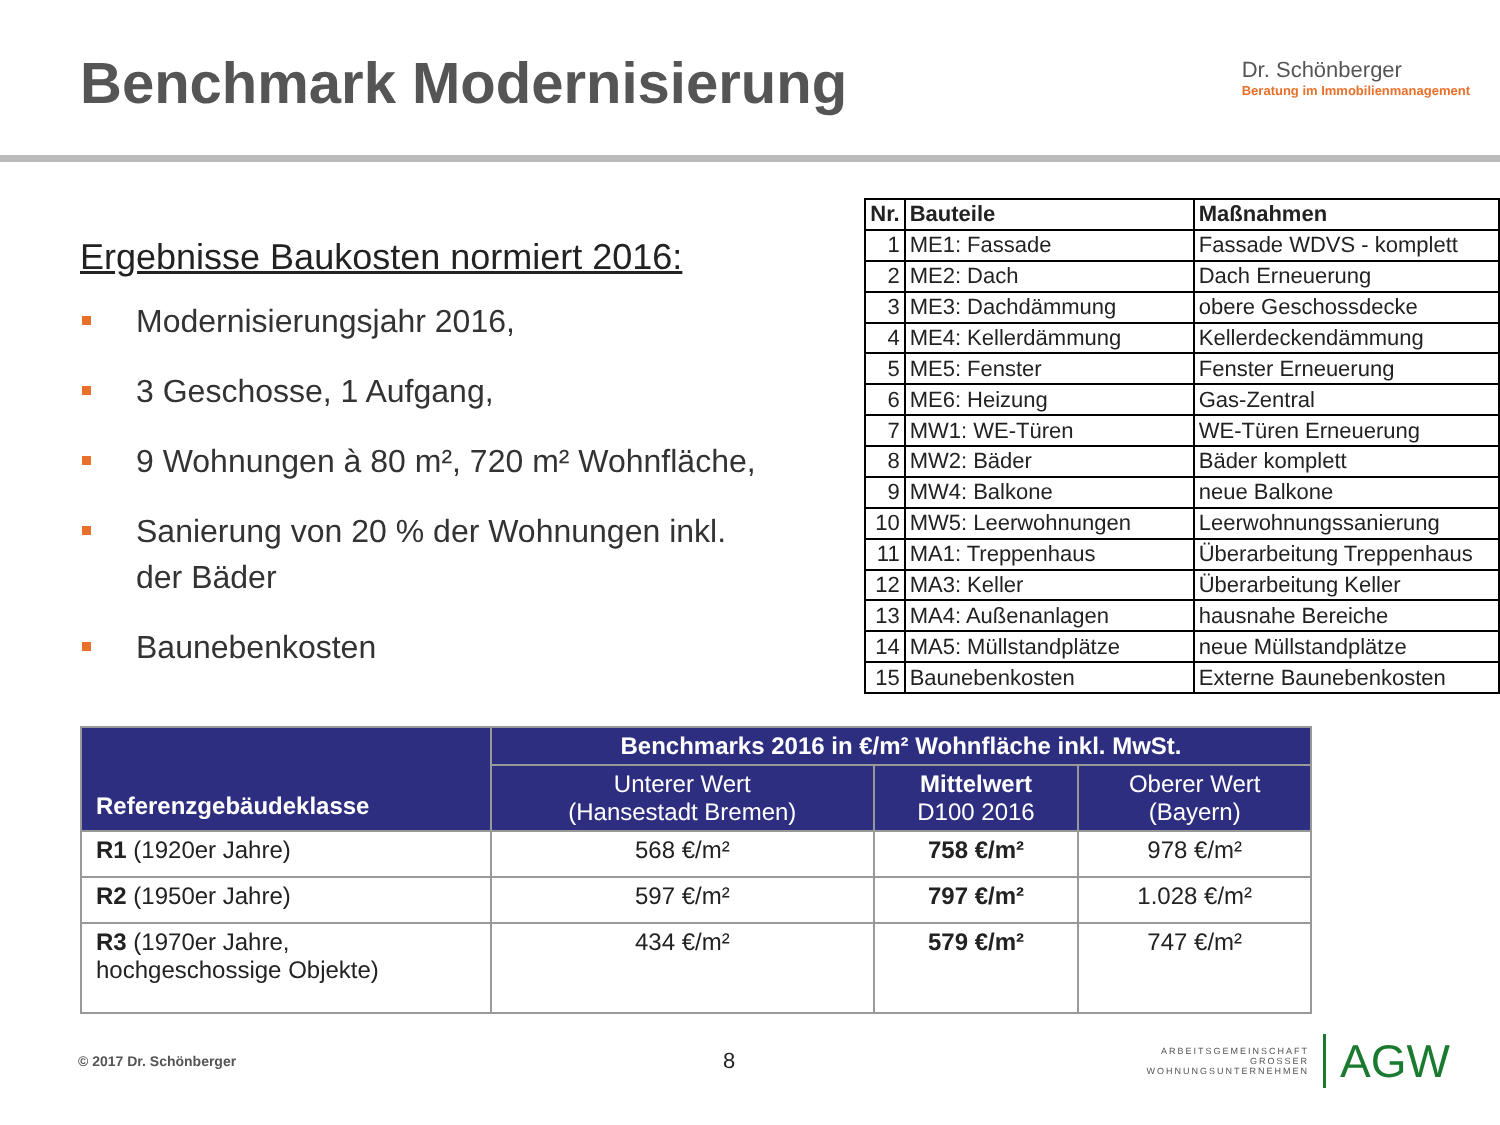Benchmark Modernisierung
Dr. Schönberger
Beratung im Immobilienmanagement
Ergebnisse Baukosten normiert 2016:
Modernisierungsjahr 2016,
3 Geschosse, 1 Aufgang,
9 Wohnungen à 80 m², 720 m² Wohnfläche,
Sanierung von 20 % der Wohnungen inkl. der Bäder
Baunebenkosten
| Nr. | Bauteile | Maßnahmen |
| --- | --- | --- |
| 1 | ME1: Fassade | Fassade WDVS - komplett |
| 2 | ME2: Dach | Dach Erneuerung |
| 3 | ME3: Dachdämmung | obere Geschossdecke |
| 4 | ME4: Kellerdämmung | Kellerdeckendämmung |
| 5 | ME5: Fenster | Fenster Erneuerung |
| 6 | ME6: Heizung | Gas-Zentral |
| 7 | MW1: WE-Türen | WE-Türen Erneuerung |
| 8 | MW2: Bäder | Bäder komplett |
| 9 | MW4: Balkone | neue Balkone |
| 10 | MW5: Leerwohnungen | Leerwohnungssanierung |
| 11 | MA1: Treppenhaus | Überarbeitung Treppenhaus |
| 12 | MA3: Keller | Überarbeitung Keller |
| 13 | MA4: Außenanlagen | hausnahe Bereiche |
| 14 | MA5: Müllstandplätze | neue Müllstandplätze |
| 15 | Baunebenkosten | Externe Baunebenkosten |
| Referenzgebäudeklasse | Benchmarks 2016 in €/m² Wohnfläche inkl. MwSt. | | |
| --- | --- | --- | --- |
| | Unterer Wert (Hansestadt Bremen) | Mittelwert D100 2016 | Oberer Wert (Bayern) |
| R1 (1920er Jahre) | 568 €/m² | 758 €/m² | 978 €/m² |
| R2 (1950er Jahre) | 597 €/m² | 797 €/m² | 1.028 €/m² |
| R3 (1970er Jahre, hochgeschossige Objekte) | 434 €/m² | 579 €/m² | 747 €/m² |
© 2017 Dr. Schönberger 8 ARBEITSGEMEINSCHAFT
GROSSER
WOHNUNGSUNTERNEHMEN AGW